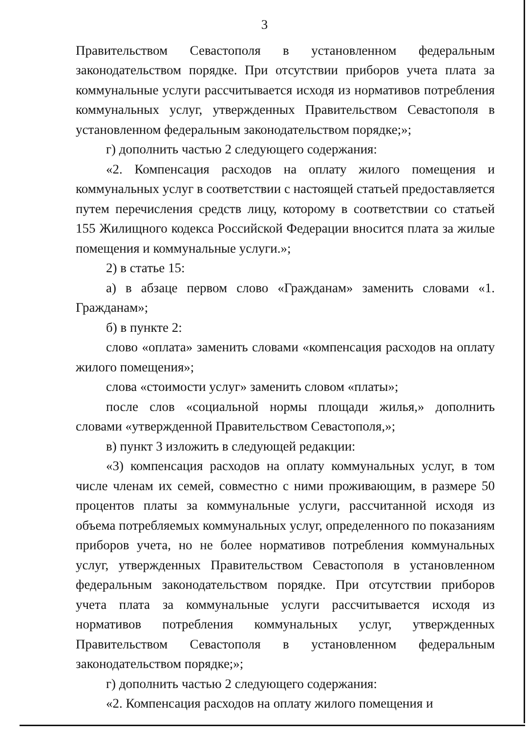3
Правительством Севастополя в установленном федеральным законодательством порядке. При отсутствии приборов учета плата за коммунальные услуги рассчитывается исходя из нормативов потребления коммунальных услуг, утвержденных Правительством Севастополя в установленном федеральным законодательством порядке;»;
г) дополнить частью 2 следующего содержания:
«2. Компенсация расходов на оплату жилого помещения и коммунальных услуг в соответствии с настоящей статьей предоставляется путем перечисления средств лицу, которому в соответствии со статьей 155 Жилищного кодекса Российской Федерации вносится плата за жилые помещения и коммунальные услуги.»;
2) в статье 15:
а) в абзаце первом слово «Гражданам» заменить словами «1. Гражданам»;
б) в пункте 2:
слово «оплата» заменить словами «компенсация расходов на оплату жилого помещения»;
слова «стоимости услуг» заменить словом «платы»;
после слов «социальной нормы площади жилья,» дополнить словами «утвержденной Правительством Севастополя,»;
в) пункт 3 изложить в следующей редакции:
«3) компенсация расходов на оплату коммунальных услуг, в том числе членам их семей, совместно с ними проживающим, в размере 50 процентов платы за коммунальные услуги, рассчитанной исходя из объема потребляемых коммунальных услуг, определенного по показаниям приборов учета, но не более нормативов потребления коммунальных услуг, утвержденных Правительством Севастополя в установленном федеральным законодательством порядке. При отсутствии приборов учета плата за коммунальные услуги рассчитывается исходя из нормативов потребления коммунальных услуг, утвержденных Правительством Севастополя в установленном федеральным законодательством порядке;»;
г) дополнить частью 2 следующего содержания:
«2. Компенсация расходов на оплату жилого помещения и